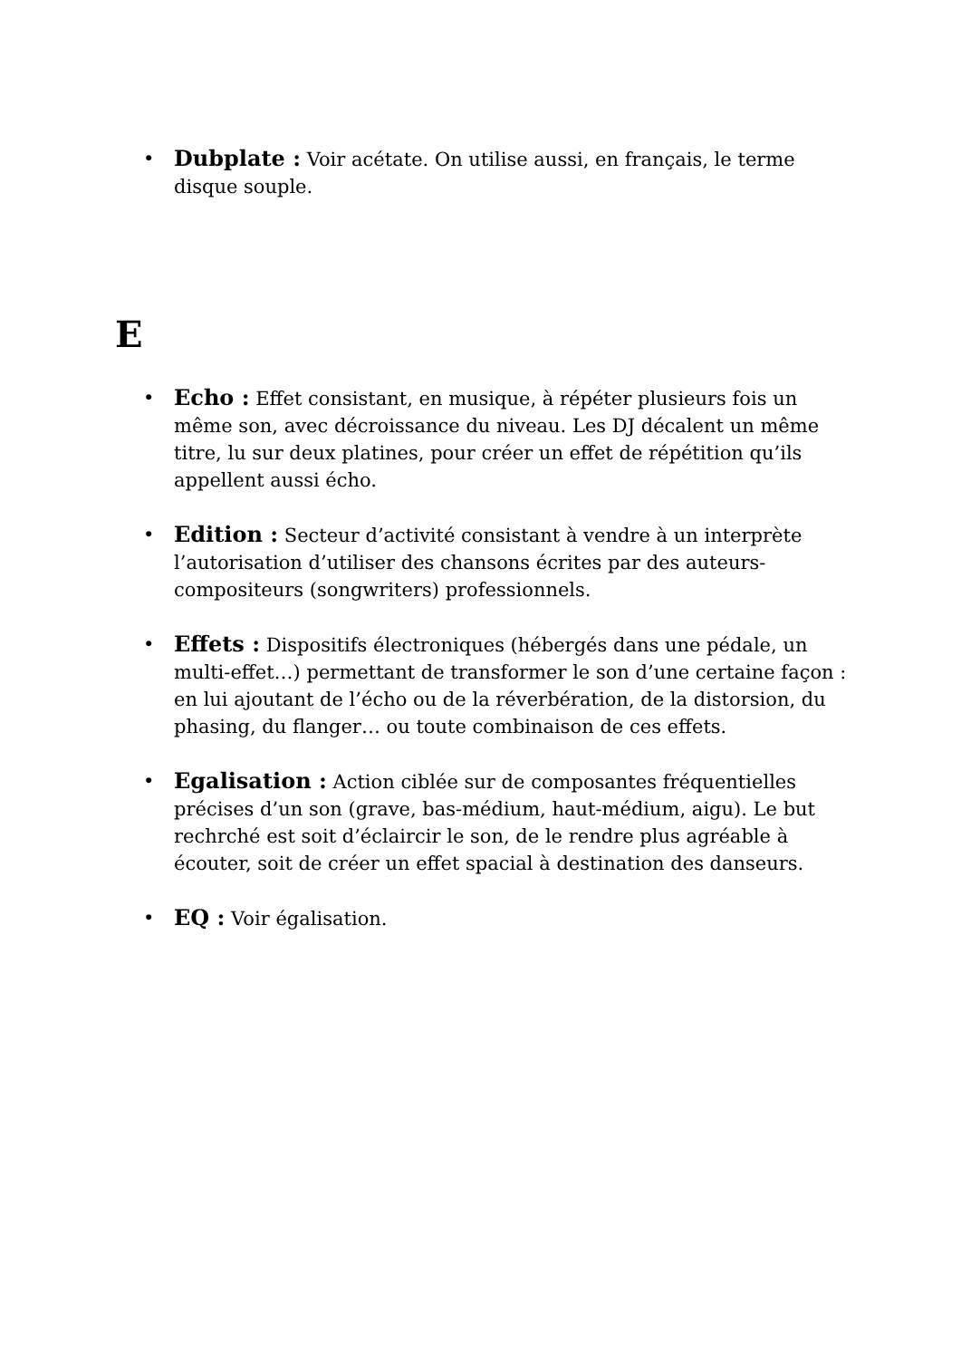• Dubplate : Voir acétate. On utilise aussi, en français, le terme disque souple.
E
• Echo : Effet consistant, en musique, à répéter plusieurs fois un même son, avec décroissance du niveau. Les DJ décalent un même titre, lu sur deux platines, pour créer un effet de répétition qu’ils appellent aussi écho.
• Edition : Secteur d’activité consistant à vendre à un interprète l’autorisation d’utiliser des chansons écrites par des auteurs-compositeurs (songwriters) professionnels.
• Effets : Dispositifs électroniques (hébergés dans une pédale, un multi-effet…) permettant de transformer le son d’une certaine façon : en lui ajoutant de l’écho ou de la réverbération, de la distorsion, du phasing, du flanger… ou toute combinaison de ces effets.
• Egalisation : Action ciblée sur de composantes fréquentielles précises d’un son (grave, bas-médium, haut-médium, aigu). Le but rechrché est soit d’éclaircir le son, de le rendre plus agréable à écouter, soit de créer un effet spacial à destination des danseurs.
• EQ : Voir égalisation.